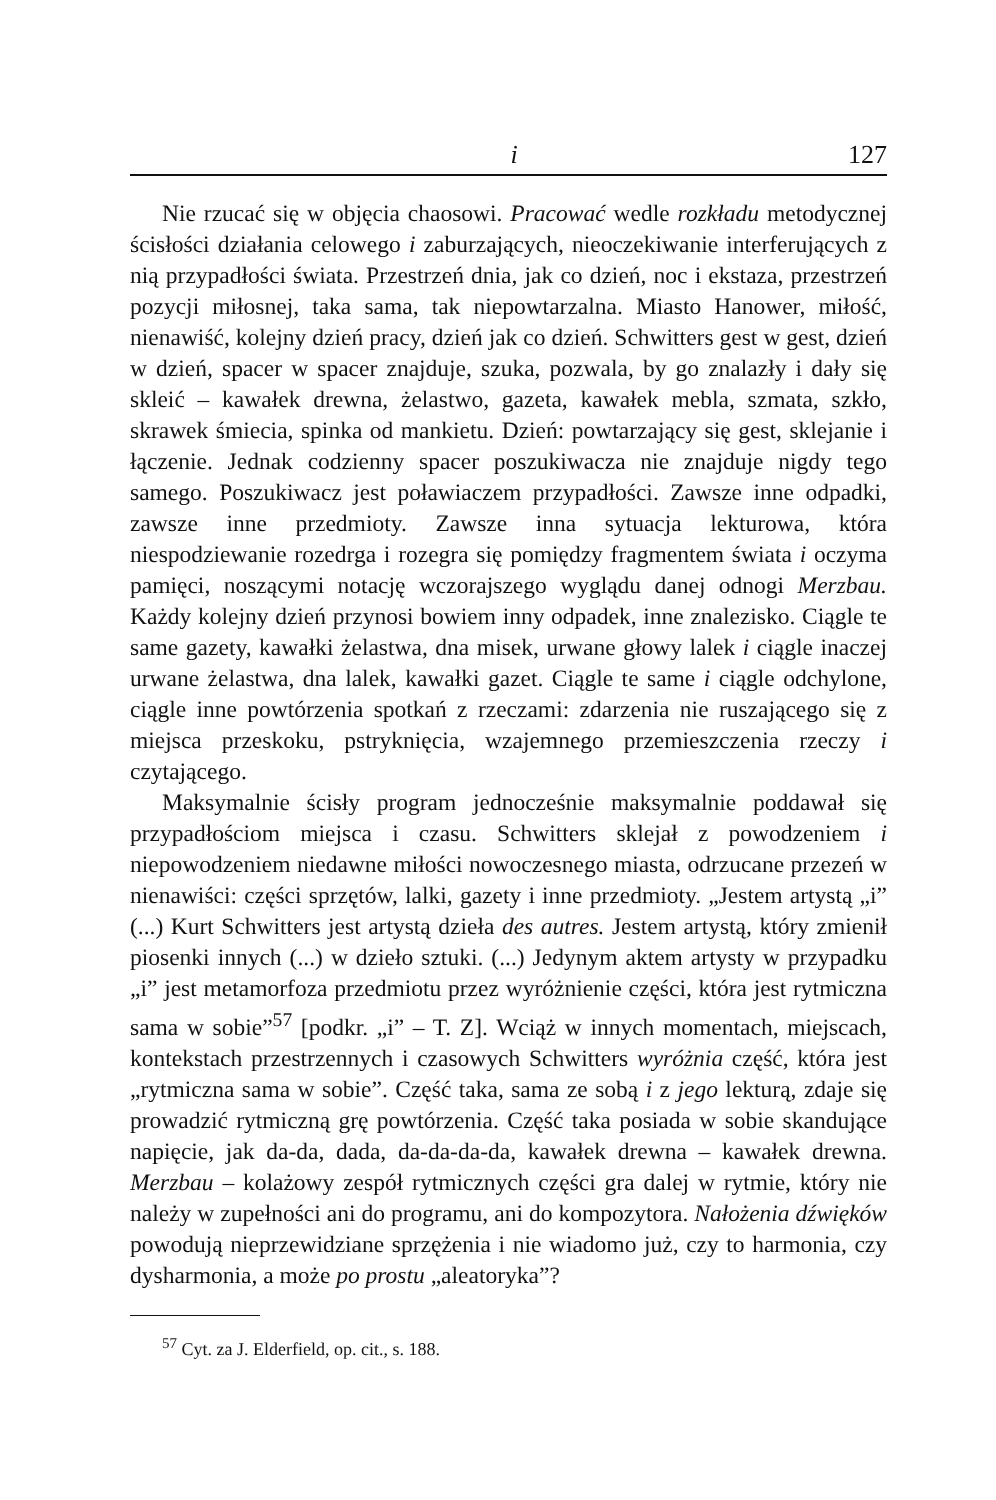i 127
Nie rzucać się w objęcia chaosowi. Pracować wedle rozkładu metodycznej ścisłości działania celowego i zaburzających, nieoczekiwanie interferujących z nią przypadłości świata. Przestrzeń dnia, jak co dzień, noc i ekstaza, przestrzeń pozycji miłosnej, taka sama, tak niepowtarzalna. Miasto Hanower, miłość, nienawiść, kolejny dzień pracy, dzień jak co dzień. Schwitters gest w gest, dzień w dzień, spacer w spacer znajduje, szuka, pozwala, by go znalazły i dały się skleić – kawałek drewna, żelastwo, gazeta, kawałek mebla, szmata, szkło, skrawek śmiecia, spinka od mankietu. Dzień: powtarzający się gest, sklejanie i łączenie. Jednak codzienny spacer poszukiwacza nie znajduje nigdy tego samego. Poszukiwacz jest poławiaczem przypadłości. Zawsze inne odpadki, zawsze inne przedmioty. Zawsze inna sytuacja lekturowa, która niespodziewanie rozedrga i rozegra się pomiędzy fragmentem świata i oczyma pamięci, noszącymi notację wczorajszego wyglądu danej odnogi Merzbau. Każdy kolejny dzień przynosi bowiem inny odpadek, inne znalezisko. Ciągle te same gazety, kawałki żelastwa, dna misek, urwane głowy lalek i ciągle inaczej urwane żelastwa, dna lalek, kawałki gazet. Ciągle te same i ciągle odchylone, ciągle inne powtórzenia spotkań z rzeczami: zdarzenia nie ruszającego się z miejsca przeskoku, pstryknięcia, wzajemnego przemieszczenia rzeczy i czytającego.
Maksymalnie ścisły program jednocześnie maksymalnie poddawał się przypadłościom miejsca i czasu. Schwitters sklejał z powodzeniem i niepowodzeniem niedawne miłości nowoczesnego miasta, odrzucane przezeń w nienawiści: części sprzętów, lalki, gazety i inne przedmioty. „Jestem artystą „i” (...) Kurt Schwitters jest artystą dzieła des autres. Jestem artystą, który zmienił piosenki innych (...) w dzieło sztuki. (...) Jedynym aktem artysty w przypadku „i” jest metamorfoza przedmiotu przez wyróżnienie części, która jest rytmiczna sama w sobie”<sup>57</sup> [podkr. „i” – T. Z]. Wciąż w innych momentach, miejscach, kontekstach przestrzennych i czasowych Schwitters wyróżnia część, która jest „rytmiczna sama w sobie”. Część taka, sama ze sobą i z jego lekturą, zdaje się prowadzić rytmiczną grę powtórzenia. Część taka posiada w sobie skandujące napięcie, jak da-da, dada, da-da-da-da, kawałek drewna – kawałek drewna. Merzbau – kolażowy zespół rytmicznych części gra dalej w rytmie, który nie należy w zupełności ani do programu, ani do kompozytora. Nałożenia dźwięków powodują nieprzewidziane sprzężenia i nie wiadomo już, czy to harmonia, czy dysharmonia, a może po prostu „aleatoryka”?
<sup>57</sup> Cyt. za J. Elderfield, op. cit., s. 188.